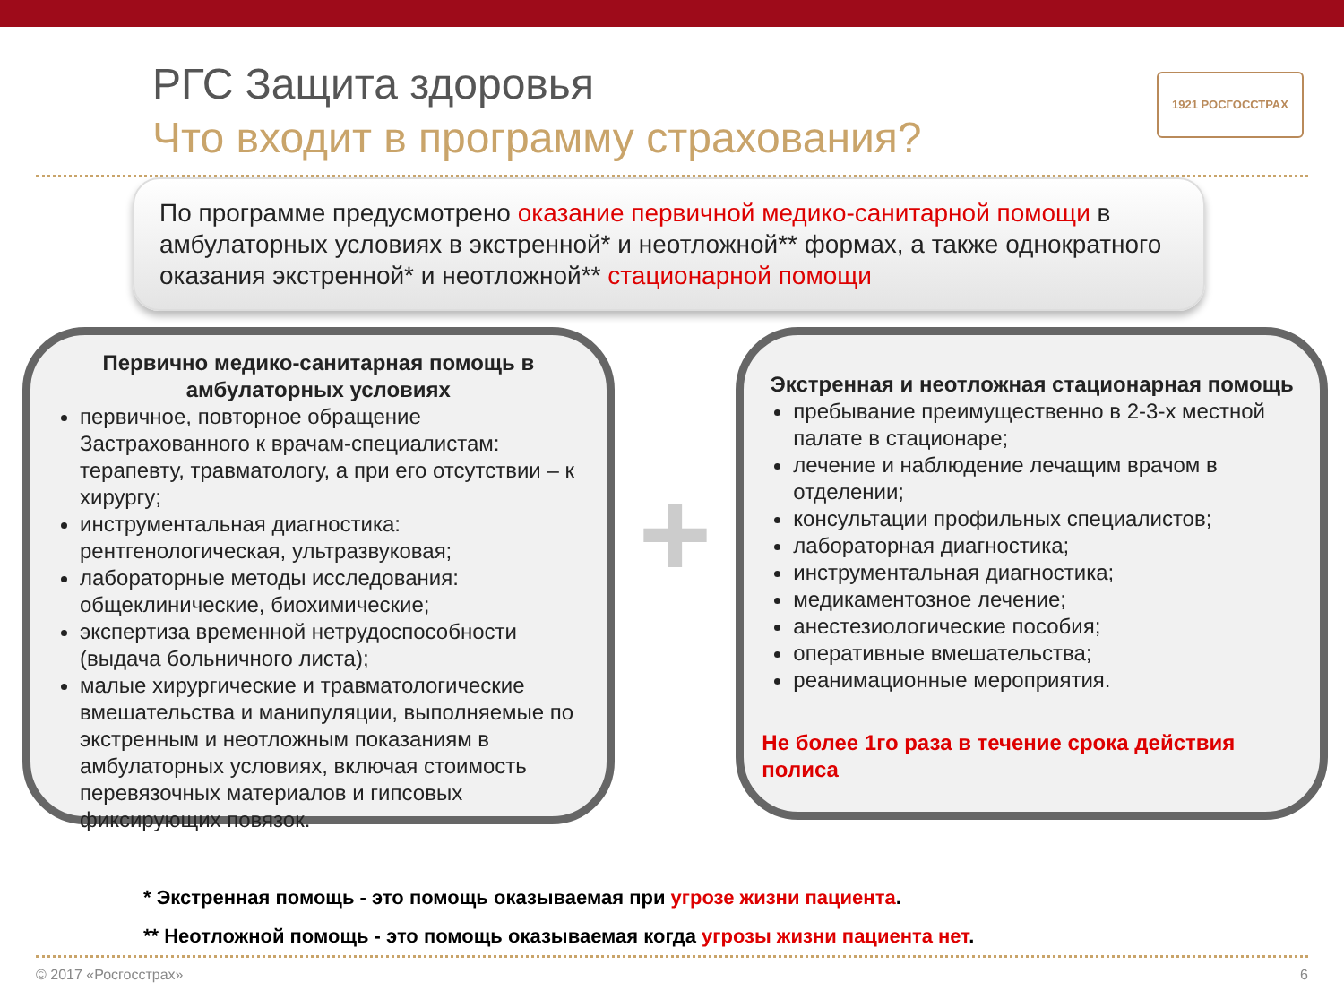1921 РОСГОССТРАХ
РГС Защита здоровья
Что входит в программу страхования?
По программе предусмотрено оказание первичной медико-санитарной помощи в амбулаторных условиях в экстренной* и неотложной** формах, а также однократного оказания экстренной* и неотложной** стационарной помощи
Первично медико-санитарная помощь в амбулаторных условиях
первичное, повторное обращение Застрахованного к врачам-специалистам: терапевту, травматологу, а при его отсутствии – к хирургу;
инструментальная диагностика: рентгенологическая, ультразвуковая;
лабораторные методы исследования: общеклинические, биохимические;
экспертиза временной нетрудоспособности (выдача больничного листа);
малые хирургические и травматологические вмешательства и манипуляции, выполняемые по экстренным и неотложным показаниям в амбулаторных условиях, включая стоимость перевязочных материалов и гипсовых фиксирующих повязок.
+
Экстренная и неотложная стационарная помощь
пребывание преимущественно в 2-3-х местной палате в стационаре;
лечение и наблюдение лечащим врачом в отделении;
консультации профильных специалистов;
лабораторная диагностика;
инструментальная диагностика;
медикаментозное лечение;
анестезиологические пособия;
оперативные вмешательства;
реанимационные мероприятия.
Не более 1го раза в течение срока действия полиса
* Экстренная помощь - это помощь оказываемая при угрозе жизни пациента.
** Неотложной помощь - это помощь оказываемая когда угрозы жизни пациента нет.
© 2017 «Росгосстрах» 6